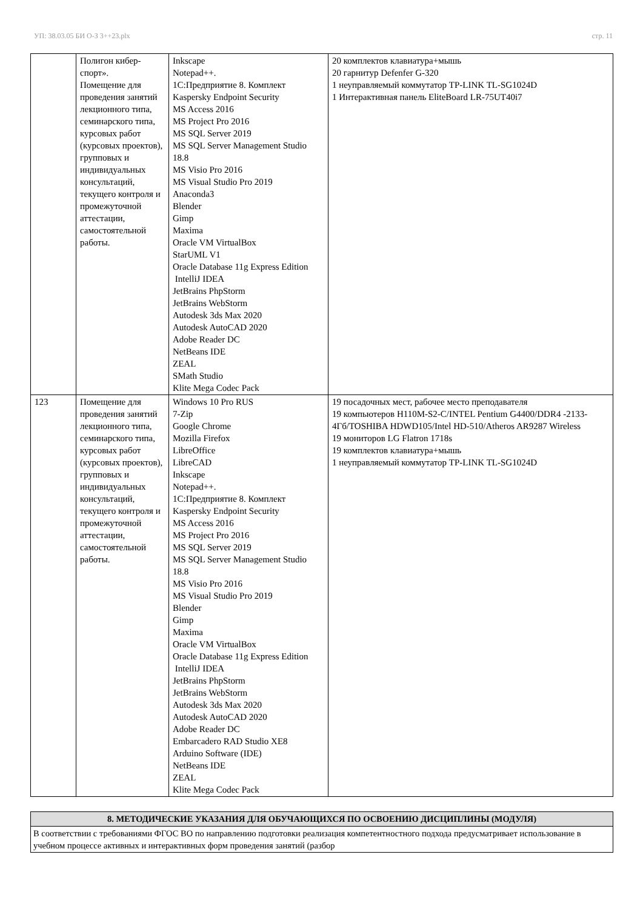УП: 38.03.05 БИ О-З 3++23.plx стр. 11
| | Полигон кибер- спорт». Помещение для проведения занятий лекционного типа, семинарского типа, курсовых работ (курсовых проектов), групповых и индивидуальных консультаций, текущего контроля и промежуточной аттестации, самостоятельной работы. | Inkscape Notepad++. 1С:Предприятие 8. Комплект Kaspersky Endpoint Security MS Access 2016 MS Project Pro 2016 MS SQL Server 2019 MS SQL Server Management Studio 18.8 MS Visio Pro 2016 MS Visual Studio Pro 2019 Anaconda3 Blender Gimp Maxima Oracle VM VirtualBox StarUML V1 Oracle Database 11g Express Edition IntelliJ IDEA JetBrains PhpStorm JetBrains WebStorm Autodesk 3ds Max 2020 Autodesk AutoCAD 2020 Adobe Reader DC NetBeans IDE ZEAL SMath Studio Klite Mega Codec Pack | 20 комплектов клавиатура+мышь 20 гарнитур Defenfer G-320 1 неуправляемый коммутатор TP-LINK TL-SG1024D 1 Интерактивная панель EliteBoard LR-75UT40i7 |
| 123 | Помещение для проведения занятий лекционного типа, семинарского типа, курсовых работ (курсовых проектов), групповых и индивидуальных консультаций, текущего контроля и промежуточной аттестации, самостоятельной работы. | Windows 10 Pro RUS 7-Zip Google Chrome Mozilla Firefox LibreOffice LibreCAD Inkscape Notepad++. 1С:Предприятие 8. Комплект Kaspersky Endpoint Security MS Access 2016 MS Project Pro 2016 MS SQL Server 2019 MS SQL Server Management Studio 18.8 MS Visio Pro 2016 MS Visual Studio Pro 2019 Blender Gimp Maxima Oracle VM VirtualBox Oracle Database 11g Express Edition IntelliJ IDEA JetBrains PhpStorm JetBrains WebStorm Autodesk 3ds Max 2020 Autodesk AutoCAD 2020 Adobe Reader DC Embarcadero RAD Studio XE8 Arduino Software (IDE) NetBeans IDE ZEAL Klite Mega Codec Pack | 19 посадочных мест, рабочее место преподавателя 19 компьютеров H110M-S2-C/INTEL Pentium G4400/DDR4 -2133-4Гб/TOSHIBA HDWD105/Intel HD-510/Atheros AR9287 Wireless 19 мониторов LG Flatron 1718s 19 комплектов клавиатура+мышь 1 неуправляемый коммутатор TP-LINK TL-SG1024D |
| 8. МЕТОДИЧЕСКИЕ УКАЗАНИЯ ДЛЯ ОБУЧАЮЩИХСЯ ПО ОСВОЕНИЮ ДИСЦИПЛИНЫ (МОДУЛЯ) |
| --- |
| В соответствии с требованиями ФГОС ВО по направлению подготовки реализация компетентностного подхода предусматривает использование в учебном процессе активных и интерактивных форм проведения занятий (разбор |